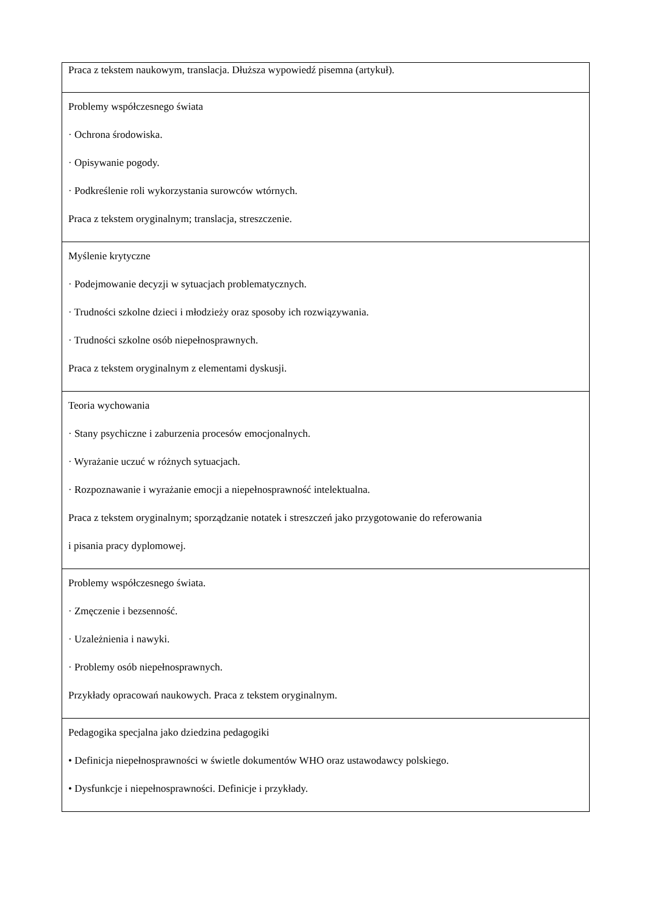| Praca z tekstem naukowym, translacja. Dłuższa wypowiedź pisemna (artykuł). |
| Problemy współczesnego świata · Ochrona środowiska. · Opisywanie pogody. · Podkreślenie roli wykorzystania surowców wtórnych. Praca z tekstem oryginalnym; translacja, streszczenie. |
| Myślenie krytyczne · Podejmowanie decyzji w sytuacjach problematycznych. · Trudności szkolne dzieci i młodzieży oraz sposoby ich rozwiązywania. · Trudności szkolne osób niepełnosprawnych. Praca z tekstem oryginalnym z elementami dyskusji. |
| Teoria wychowania · Stany psychiczne i zaburzenia procesów emocjonalnych. · Wyrażanie uczuć w różnych sytuacjach. · Rozpoznawanie i wyrażanie emocji a niepełnosprawność intelektualna. Praca z tekstem oryginalnym; sporządzanie notatek i streszczeń jako przygotowanie do referowania i pisania pracy dyplomowej. |
| Problemy współczesnego świata. · Zmęczenie i bezsenność. · Uzależnienia i nawyki. · Problemy osób niepełnosprawnych. Przykłady opracowań naukowych. Praca z tekstem oryginalnym. |
| Pedagogika specjalna jako dziedzina pedagogiki • Definicja niepełnosprawności w świetle dokumentów WHO oraz ustawodawcy polskiego. • Dysfunkcje i niepełnosprawności. Definicje i przykłady. |